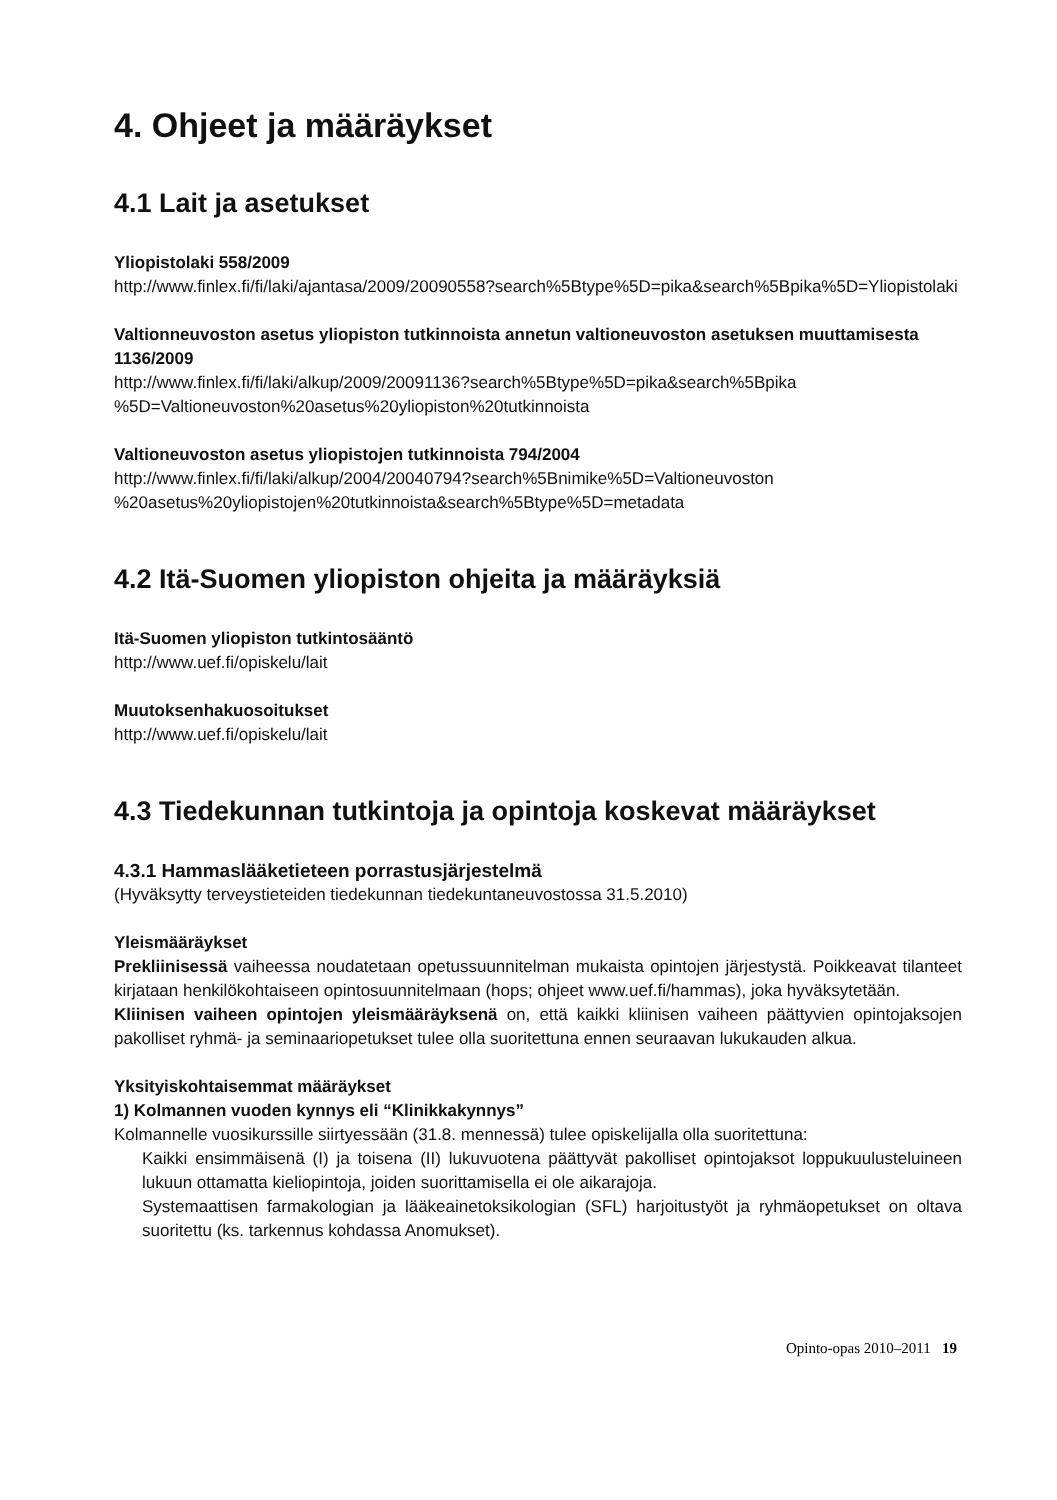4. Ohjeet ja määräykset
4.1 Lait ja asetukset
Yliopistolaki 558/2009
http://www.finlex.fi/fi/laki/ajantasa/2009/20090558?search%5Btype%5D=pika&search%5Bpika%5D=Yliopistolaki
Valtionneuvoston asetus yliopiston tutkinnoista annetun valtioneuvoston asetuksen muuttamisesta 1136/2009
http://www.finlex.fi/fi/laki/alkup/2009/20091136?search%5Btype%5D=pika&search%5Bpika %5D=Valtioneuvoston%20asetus%20yliopiston%20tutkinnoista
Valtioneuvoston asetus yliopistojen tutkinnoista 794/2004
http://www.finlex.fi/fi/laki/alkup/2004/20040794?search%5Bnimike%5D=Valtioneuvoston %20asetus%20yliopistojen%20tutkinnoista&search%5Btype%5D=metadata
4.2 Itä-Suomen yliopiston ohjeita ja määräyksiä
Itä-Suomen yliopiston tutkintosääntö
http://www.uef.fi/opiskelu/lait
Muutoksenhakuosoitukset
http://www.uef.fi/opiskelu/lait
4.3 Tiedekunnan tutkintoja ja opintoja koskevat määräykset
4.3.1 Hammaslääketieteen porrastusjärjestelmä
(Hyväksytty terveystieteiden tiedekunnan tiedekuntaneuvostossa 31.5.2010)
Yleismääräykset
Prekliinisessä vaiheessa noudatetaan opetussuunnitelman mukaista opintojen järjestystä. Poikkeavat tilanteet kirjataan henkilökohtaiseen opintosuunnitelmaan (hops; ohjeet www.uef.fi/hammas), joka hyväksytetään.
Kliinisen vaiheen opintojen yleismääräyksenä on, että kaikki kliinisen vaiheen päättyvien opintojaksojen pakolliset ryhmä- ja seminaariopetukset tulee olla suoritettuna ennen seuraavan lukukauden alkua.
Yksityiskohtaisemmat määräykset
1) Kolmannen vuoden kynnys eli “Klinikkakynnys”
Kolmannelle vuosikurssille siirtyessään (31.8. mennessä) tulee opiskelijalla olla suoritettuna:
Kaikki ensimmäisenä (I) ja toisena (II) lukuvuotena päättyvät pakolliset opintojaksot loppukuulusteluineen lukuun ottamatta kieliopintoja, joiden suorittamisella ei ole aikarajoja.
Systemaattisen farmakologian ja lääkeainetoksikologian (SFL) harjoitustyöt ja ryhmäopetukset on oltava suoritettu (ks. tarkennus kohdassa Anomukset).
Opinto-opas 2010–2011 19